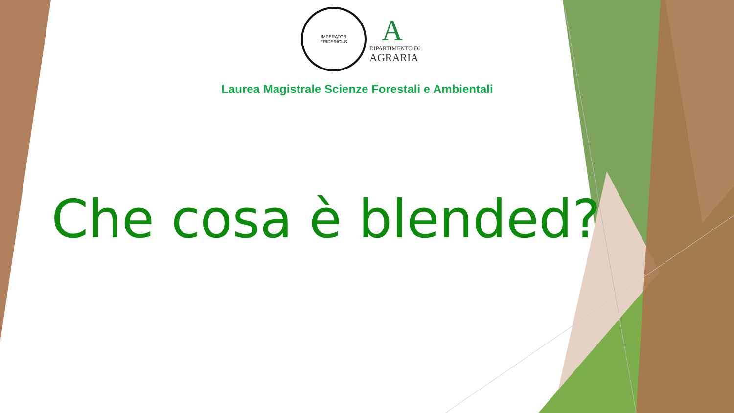IMPERATOR
FRIDERICUS
A
DIPARTIMENTO DI
AGRARIA
Laurea Magistrale Scienze Forestali e Ambientali
Che cosa è blended?